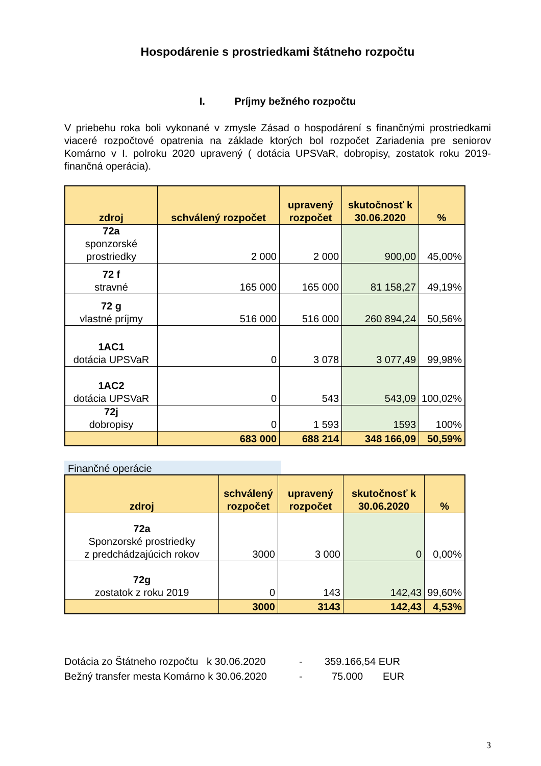Hospodárenie s prostriedkami štátneho rozpočtu
I. Príjmy bežného rozpočtu
V priebehu roka boli vykonané v zmysle Zásad o hospodárení s finančnými prostriedkami viaceré rozpočtové opatrenia na základe ktorých bol rozpočet Zariadenia pre seniorov Komárno v I. polroku 2020 upravený ( dotácia UPSVaR, dobropisy, zostatok roku 2019-finančná operácia).
| zdroj | schválený rozpočet | upravený rozpočet | skutočnosť k 30.06.2020 | % |
| --- | --- | --- | --- | --- |
| 72a sponzorské prostriedky | 2 000 | 2 000 | 900,00 | 45,00% |
| 72 f stravné | 165 000 | 165 000 | 81 158,27 | 49,19% |
| 72 g vlastné príjmy | 516 000 | 516 000 | 260 894,24 | 50,56% |
| 1AC1 dotácia UPSVaR | 0 | 3 078 | 3 077,49 | 99,98% |
| 1AC2 dotácia UPSVaR | 0 | 543 | 543,09 | 100,02% |
| 72j dobropisy | 0 | 1 593 | 1593 | 100% |
| | 683 000 | 688 214 | 348 166,09 | 50,59% |
Finančné operácie
| zdroj | schválený rozpočet | upravený rozpočet | skutočnosť k 30.06.2020 | % |
| --- | --- | --- | --- | --- |
| 72a Sponzorské prostriedky z predchádzajúcich rokov | 3000 | 3 000 | 0 | 0,00% |
| 72g zostatok z roku 2019 | 0 | 143 | 142,43 | 99,60% |
| | 3000 | 3143 | 142,43 | 4,53% |
Dotácia zo Štátneho rozpočtu k 30.06.2020 - 359.166,54 EUR
Bežný transfer mesta Komárno k 30.06.2020 - 75.000 EUR
3